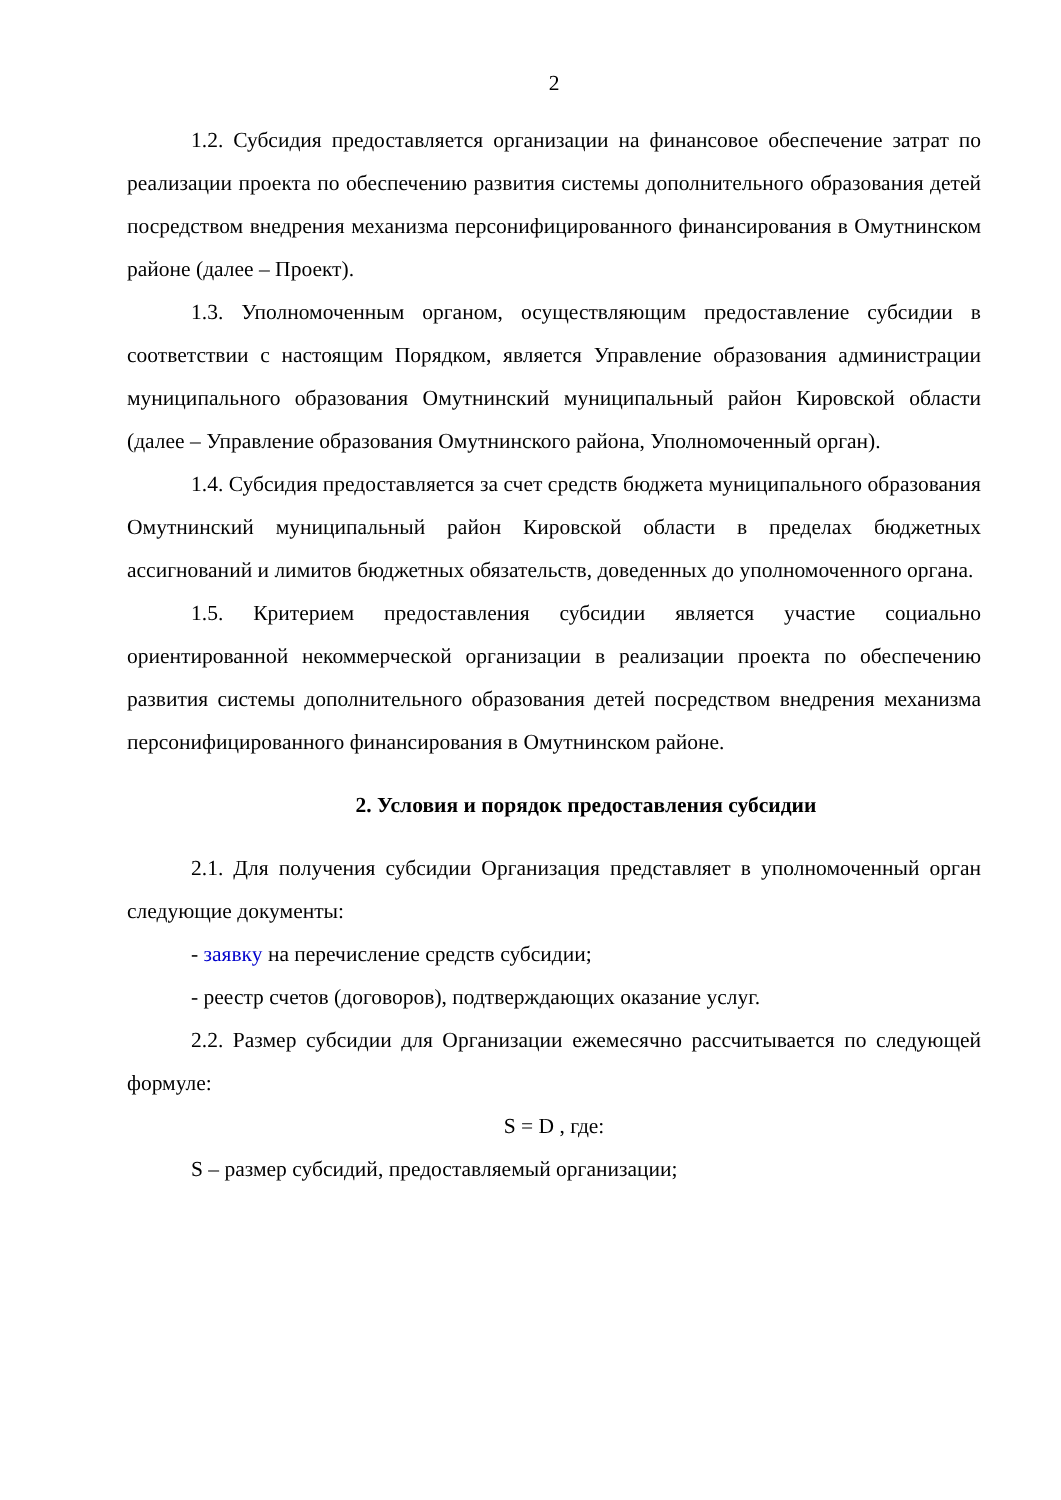2
1.2. Субсидия предоставляется организации на финансовое обеспечение затрат по реализации проекта по обеспечению развития системы дополнительного образования детей посредством внедрения механизма персонифицированного финансирования в Омутнинском районе (далее – Проект).
1.3. Уполномоченным органом, осуществляющим предоставление субсидии в соответствии с настоящим Порядком, является Управление образования администрации муниципального образования Омутнинский муниципальный район Кировской области (далее – Управление образования Омутнинского района, Уполномоченный орган).
1.4. Субсидия предоставляется за счет средств бюджета муниципального образования Омутнинский муниципальный район Кировской области в пределах бюджетных ассигнований и лимитов бюджетных обязательств, доведенных до уполномоченного органа.
1.5. Критерием предоставления субсидии является участие социально ориентированной некоммерческой организации в реализации проекта по обеспечению развития системы дополнительного образования детей посредством внедрения механизма персонифицированного финансирования в Омутнинском районе.
2. Условия и порядок предоставления субсидии
2.1. Для получения субсидии Организация представляет в уполномоченный орган следующие документы:
- заявку на перечисление средств субсидии;
- реестр счетов (договоров), подтверждающих оказание услуг.
2.2. Размер субсидии для Организации ежемесячно рассчитывается по следующей формуле:
S = D , где:
S – размер субсидий, предоставляемый организации;